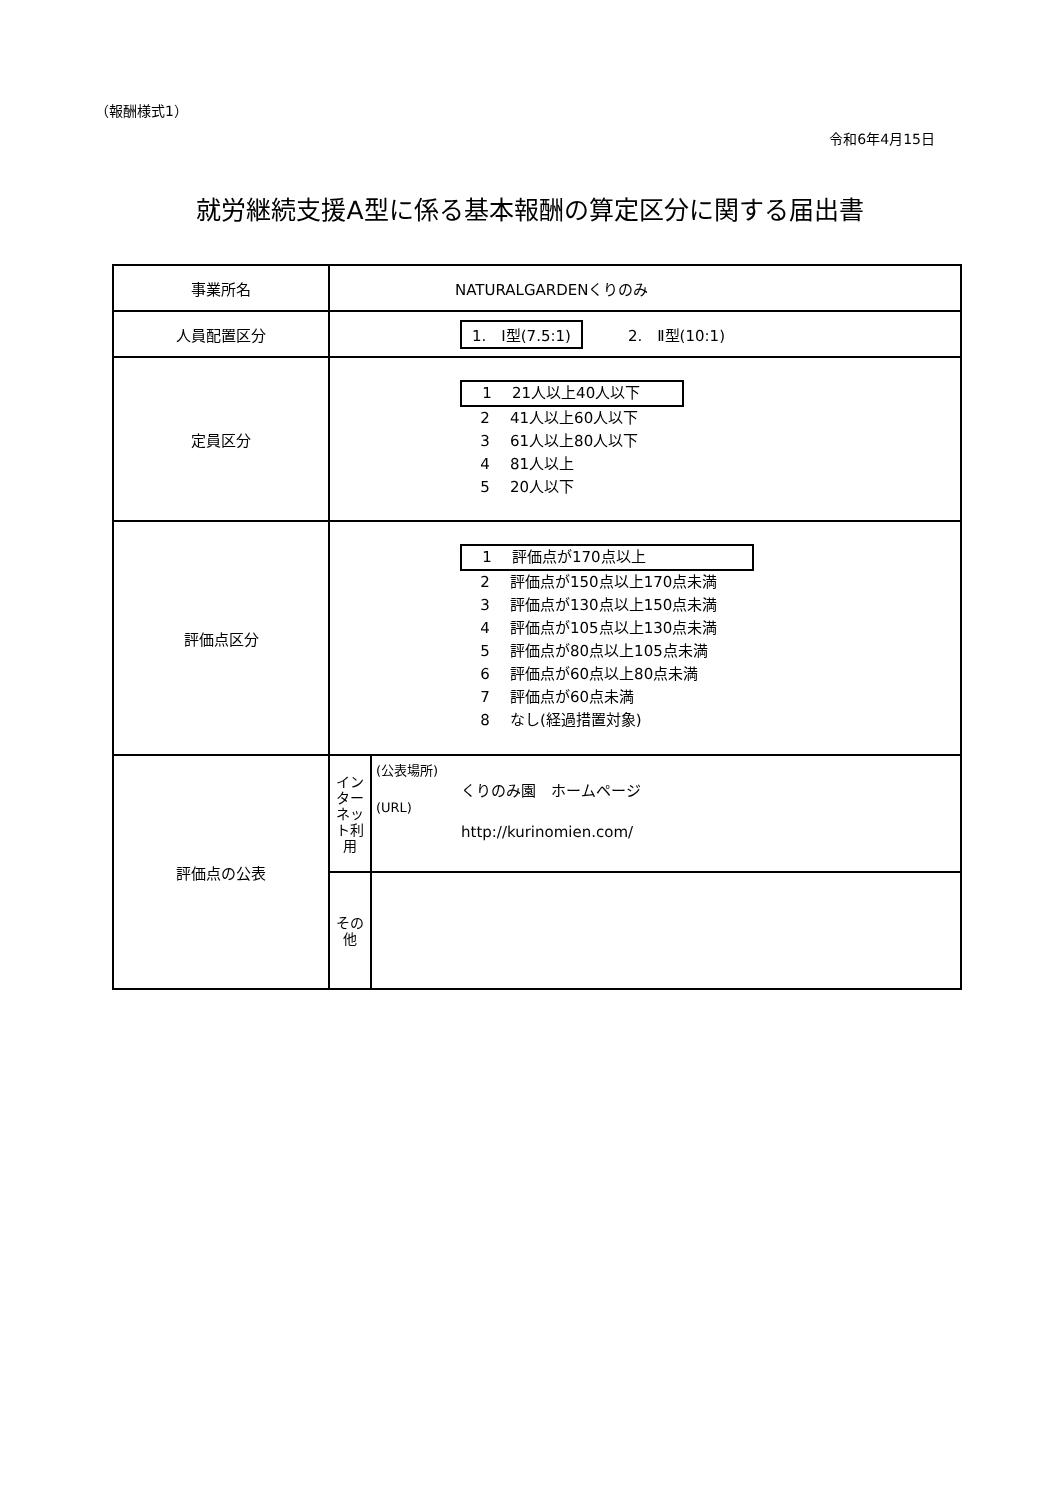（報酬様式1）
令和6年4月15日
就労継続支援A型に係る基本報酬の算定区分に関する届出書
| 事業所名 | NATURALGARDENくりのみ | |
| 人員配置区分 | 1. Ⅰ型(7.5:1) 2. Ⅱ型(10:1) | |
| 定員区分 | 1 21人以上40人以下 2 41人以上60人以下 3 61人以上80人以下 4 81人以上 5 20人以下 | |
| 評価点区分 | 1 評価点が170点以上 2 評価点が150点以上170点未満 3 評価点が130点以上150点未満 4 評価点が105点以上130点未満 5 評価点が80点以上105点未満 6 評価点が60点以上80点未満 7 評価点が60点未満 8 なし(経過措置対象) | |
| 評価点の公表 | インターネット利用 | (公表場所) くりのみ園 ホームページ (URL) http://kurinomien.com/ |
| | その他 | |